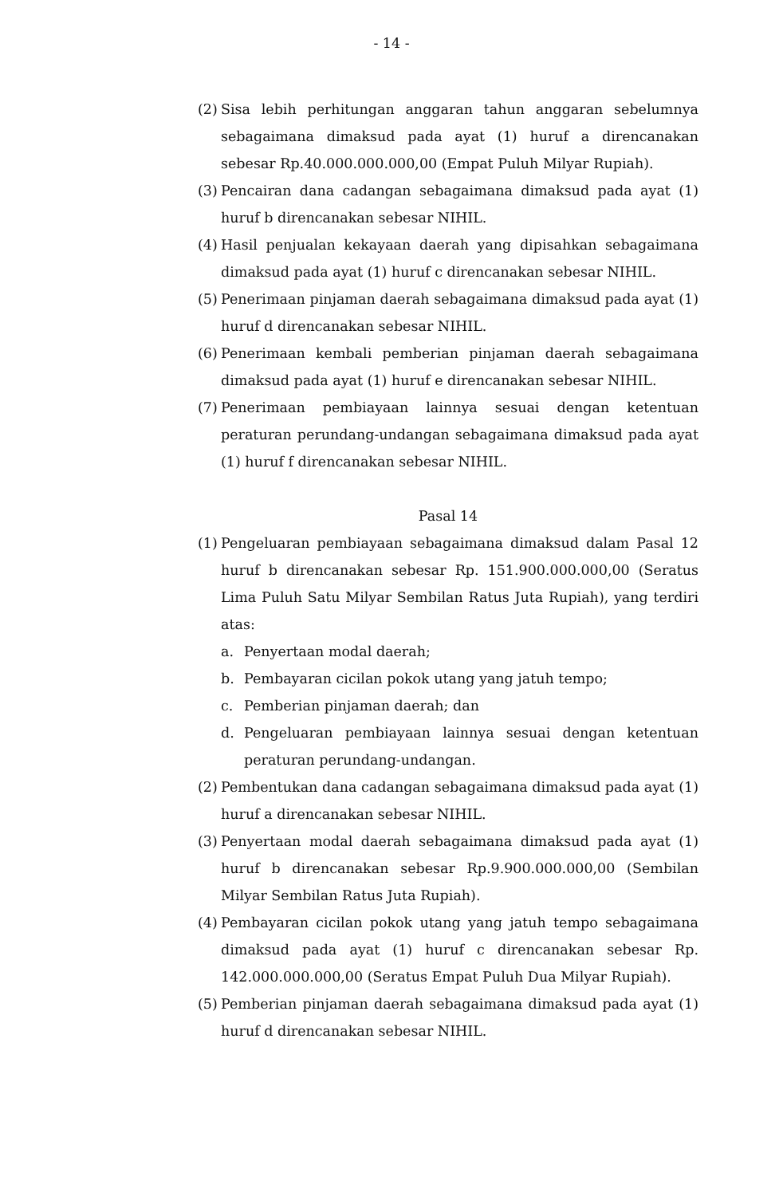- 14 -
(2)
Sisa lebih perhitungan anggaran tahun anggaran sebelumnya sebagaimana dimaksud pada ayat (1) huruf a direncanakan sebesar Rp.40.000.000.000,00 (Empat Puluh Milyar Rupiah).
(3)
Pencairan dana cadangan sebagaimana dimaksud pada ayat (1) huruf b direncanakan sebesar NIHIL.
(4)
Hasil penjualan kekayaan daerah yang dipisahkan sebagaimana dimaksud pada ayat (1) huruf c direncanakan sebesar NIHIL.
(5)
Penerimaan pinjaman daerah sebagaimana dimaksud pada ayat (1) huruf d direncanakan sebesar NIHIL.
(6)
Penerimaan kembali pemberian pinjaman daerah sebagaimana dimaksud pada ayat (1) huruf e direncanakan sebesar NIHIL.
(7)
Penerimaan pembiayaan lainnya sesuai dengan ketentuan peraturan perundang-undangan sebagaimana dimaksud pada ayat (1) huruf f direncanakan sebesar NIHIL.
Pasal 14
(1)
Pengeluaran pembiayaan sebagaimana dimaksud dalam Pasal 12 huruf b direncanakan sebesar Rp. 151.900.000.000,00 (Seratus Lima Puluh Satu Milyar Sembilan Ratus Juta Rupiah), yang terdiri atas:
a. Penyertaan modal daerah;
b. Pembayaran cicilan pokok utang yang jatuh tempo;
c. Pemberian pinjaman daerah; dan
d. Pengeluaran pembiayaan lainnya sesuai dengan ketentuan peraturan perundang-undangan.
(2)
Pembentukan dana cadangan sebagaimana dimaksud pada ayat (1) huruf a direncanakan sebesar NIHIL.
(3)
Penyertaan modal daerah sebagaimana dimaksud pada ayat (1) huruf b direncanakan sebesar Rp.9.900.000.000,00 (Sembilan Milyar Sembilan Ratus Juta Rupiah).
(4)
Pembayaran cicilan pokok utang yang jatuh tempo sebagaimana dimaksud pada ayat (1) huruf c direncanakan sebesar Rp. 142.000.000.000,00 (Seratus Empat Puluh Dua Milyar Rupiah).
(5)
Pemberian pinjaman daerah sebagaimana dimaksud pada ayat (1) huruf d direncanakan sebesar NIHIL.